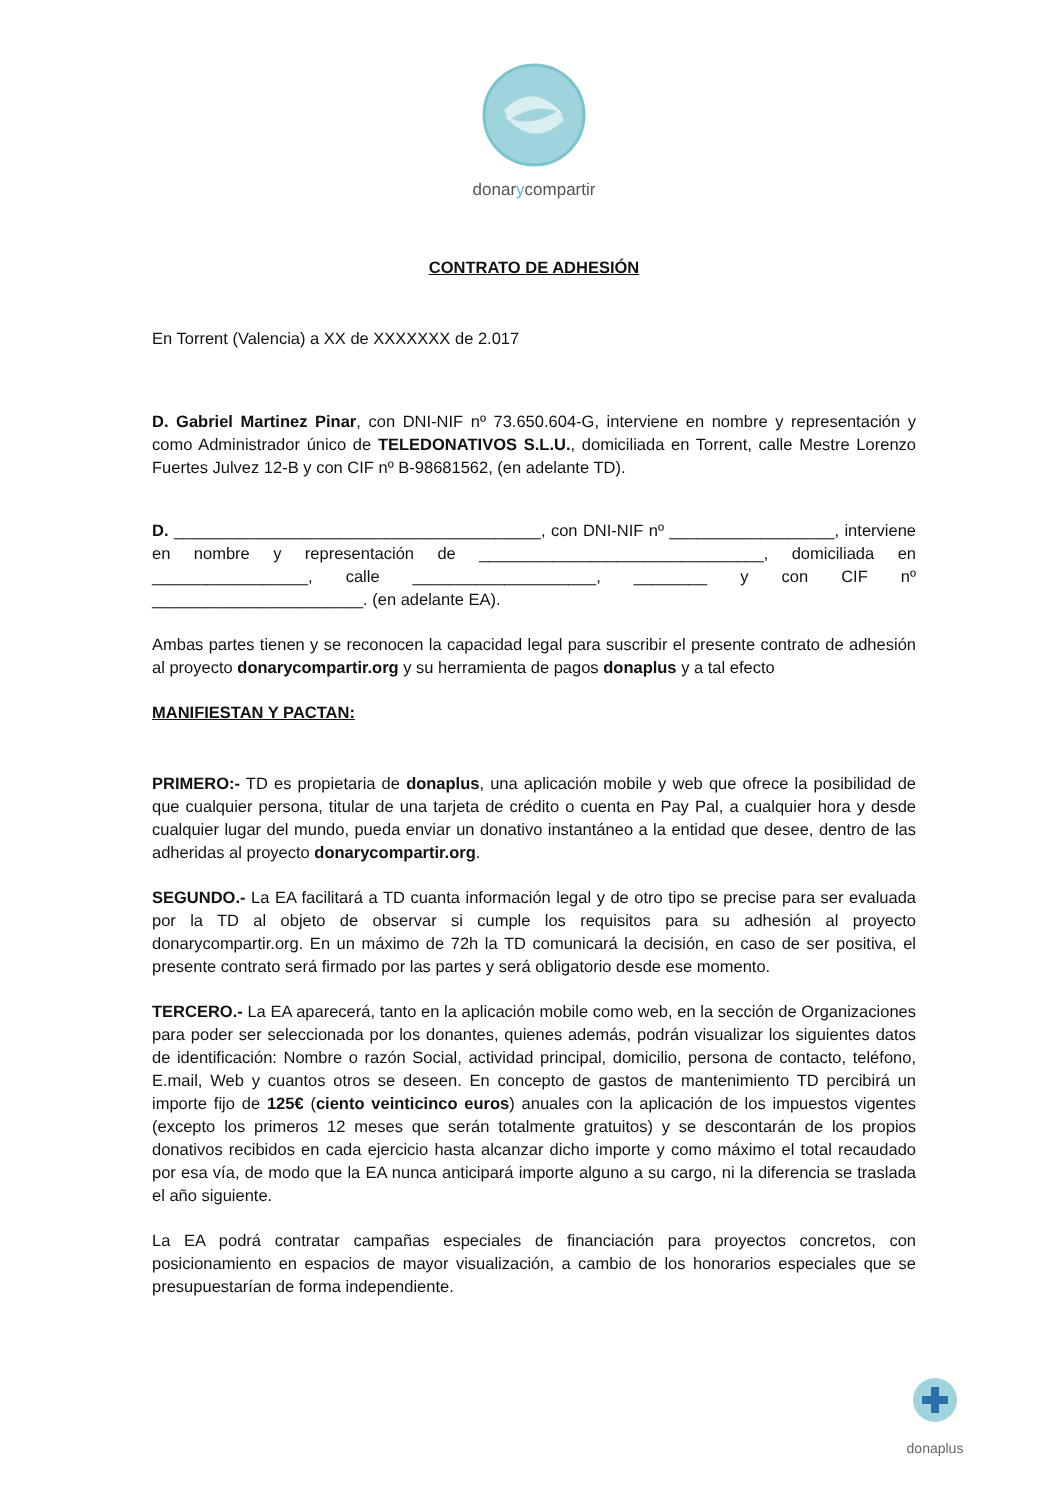donarycompartir
CONTRATO DE ADHESIÓN
En Torrent (Valencia) a XX de XXXXXXX de 2.017
D. Gabriel Martinez Pinar, con DNI-NIF nº 73.650.604-G, interviene en nombre y representación y como Administrador único de TELEDONATIVOS S.L.U., domiciliada en Torrent, calle Mestre Lorenzo Fuertes Julvez 12-B y con CIF nº B-98681562, (en adelante TD).
D. ________________________________________, con DNI-NIF nº __________________, interviene en nombre y representación de _______________________________, domiciliada en _________________, calle ____________________, ________ y con CIF nº _______________________. (en adelante EA).
Ambas partes tienen y se reconocen la capacidad legal para suscribir el presente contrato de adhesión al proyecto donarycompartir.org y su herramienta de pagos donaplus y a tal efecto
MANIFIESTAN Y PACTAN:
PRIMERO:- TD es propietaria de donaplus, una aplicación mobile y web que ofrece la posibilidad de que cualquier persona, titular de una tarjeta de crédito o cuenta en Pay Pal, a cualquier hora y desde cualquier lugar del mundo, pueda enviar un donativo instantáneo a la entidad que desee, dentro de las adheridas al proyecto donarycompartir.org.
SEGUNDO.- La EA facilitará a TD cuanta información legal y de otro tipo se precise para ser evaluada por la TD al objeto de observar si cumple los requisitos para su adhesión al proyecto donarycompartir.org. En un máximo de 72h la TD comunicará la decisión, en caso de ser positiva, el presente contrato será firmado por las partes y será obligatorio desde ese momento.
TERCERO.- La EA aparecerá, tanto en la aplicación mobile como web, en la sección de Organizaciones para poder ser seleccionada por los donantes, quienes además, podrán visualizar los siguientes datos de identificación: Nombre o razón Social, actividad principal, domicilio, persona de contacto, teléfono, E.mail, Web y cuantos otros se deseen. En concepto de gastos de mantenimiento TD percibirá un importe fijo de 125€ (ciento veinticinco euros) anuales con la aplicación de los impuestos vigentes (excepto los primeros 12 meses que serán totalmente gratuitos) y se descontarán de los propios donativos recibidos en cada ejercicio hasta alcanzar dicho importe y como máximo el total recaudado por esa vía, de modo que la EA nunca anticipará importe alguno a su cargo, ni la diferencia se traslada el año siguiente.
La EA podrá contratar campañas especiales de financiación para proyectos concretos, con posicionamiento en espacios de mayor visualización, a cambio de los honorarios especiales que se presupuestarían de forma independiente.
donaplus